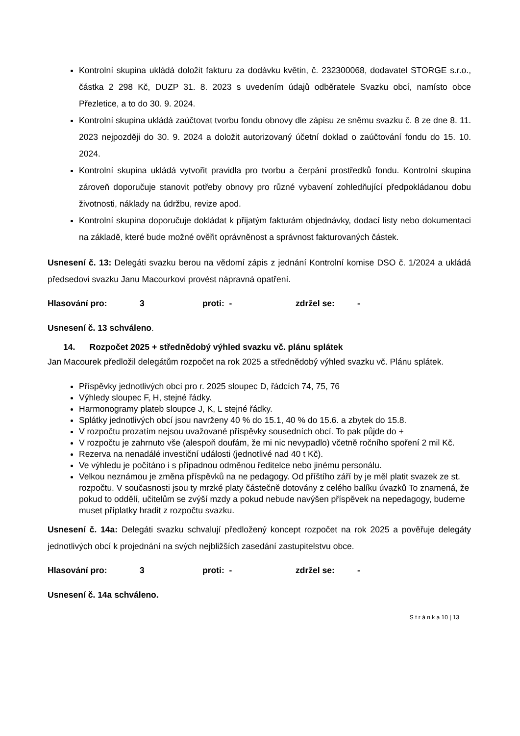Kontrolní skupina ukládá doložit fakturu za dodávku květin, č. 232300068, dodavatel STORGE s.r.o., částka 2 298 Kč, DUZP 31. 8. 2023 s uvedením údajů odběratele Svazku obcí, namísto obce Přezletice, a to do 30. 9. 2024.
Kontrolní skupina ukládá zaúčtovat tvorbu fondu obnovy dle zápisu ze sněmu svazku č. 8 ze dne 8. 11. 2023 nejpozději do 30. 9. 2024 a doložit autorizovaný účetní doklad o zaúčtování fondu do 15. 10. 2024.
Kontrolní skupina ukládá vytvořit pravidla pro tvorbu a čerpání prostředků fondu. Kontrolní skupina zároveň doporučuje stanovit potřeby obnovy pro různé vybavení zohledňující předpokládanou dobu životnosti, náklady na údržbu, revize apod.
Kontrolní skupina doporučuje dokládat k přijatým fakturám objednávky, dodací listy nebo dokumentaci na základě, které bude možné ověřit oprávněnost a správnost fakturovaných částek.
Usnesení č. 13: Delegáti svazku berou na vědomí zápis z jednání Kontrolní komise DSO č. 1/2024 a ukládá předsedovi svazku Janu Macourkovi provést nápravná opatření.
Hlasování pro: 3 proti: - zdržel se: -
Usnesení č. 13 schváleno.
14. Rozpočet 2025 + střednědobý výhled svazku vč. plánu splátek
Jan Macourek předložil delegátům rozpočet na rok 2025 a střednědobý výhled svazku vč. Plánu splátek.
Příspěvky jednotlivých obcí pro r. 2025 sloupec D, řádcích 74, 75, 76
Výhledy sloupec F, H, stejné řádky.
Harmonogramy plateb sloupce J, K, L stejné řádky.
Splátky jednotlivých obcí jsou navrženy 40 % do 15.1, 40 % do 15.6. a zbytek do 15.8.
V rozpočtu prozatím nejsou uvažované příspěvky sousedních obcí. To pak půjde do +
V rozpočtu je zahrnuto vše (alespoň doufám, že mi nic nevypadlo) včetně ročního spoření 2 mil Kč.
Rezerva na nenadálé investiční události (jednotlivé nad 40 t Kč).
Ve výhledu je počítáno i s případnou odměnou ředitelce nebo jinému personálu.
Velkou neznámou je změna příspěvků na ne pedagogy. Od příštího září by je měl platit svazek ze st. rozpočtu. V současnosti jsou ty mrzké platy částečně dotovány z celého balíku úvazků To znamená, že pokud to oddělí, učitelům se zvýší mzdy a pokud nebude navýšen příspěvek na nepedagogy, budeme muset příplatky hradit z rozpočtu svazku.
Usnesení č. 14a: Delegáti svazku schvalují předložený koncept rozpočet na rok 2025 a pověřuje delegáty jednotlivých obcí k projednání na svých nejbližších zasedání zastupitelstvu obce.
Hlasování pro: 3 proti: - zdržel se: -
Usnesení č. 14a schváleno.
S t r á n k a 10 | 13